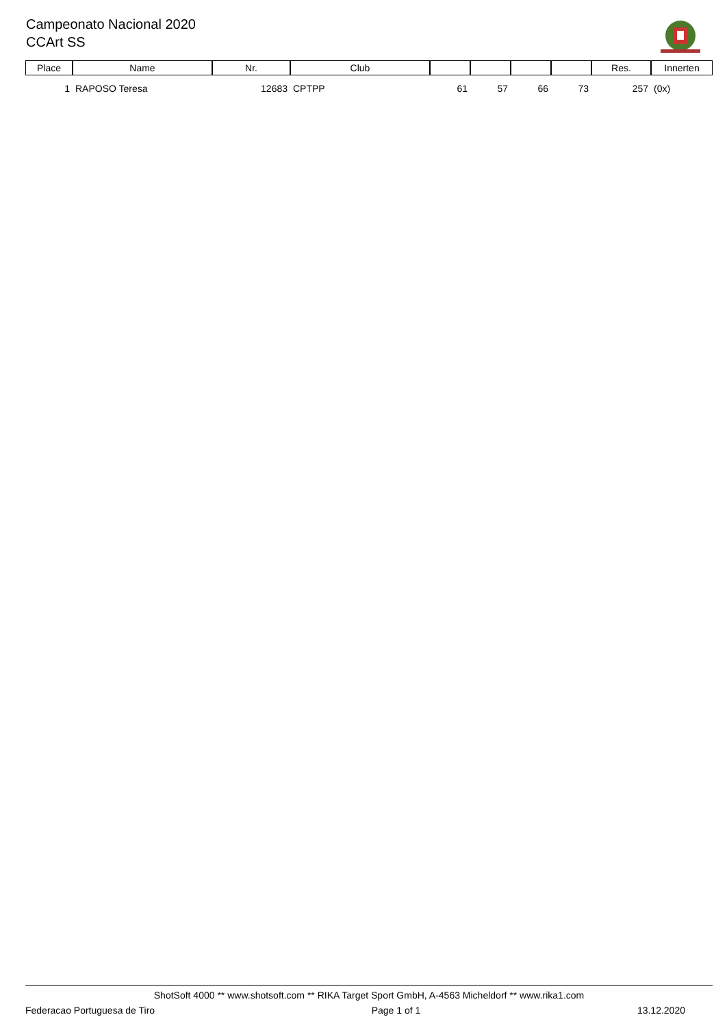Campeonato Nacional 2020
CCArt SS
| Place | Name | Nr. | Club | | | | | Res. | Innerten |
| --- | --- | --- | --- | --- | --- | --- | --- | --- | --- |
| 1 | RAPOSO Teresa | 12683 | CPTPP | 61 | 57 | 66 | 73 | 257 | (0x) |
ShotSoft 4000 ** www.shotsoft.com ** RIKA Target Sport GmbH, A-4563 Micheldorf ** www.rika1.com
Federacao Portuguesa de Tiro Page 1 of 1 13.12.2020